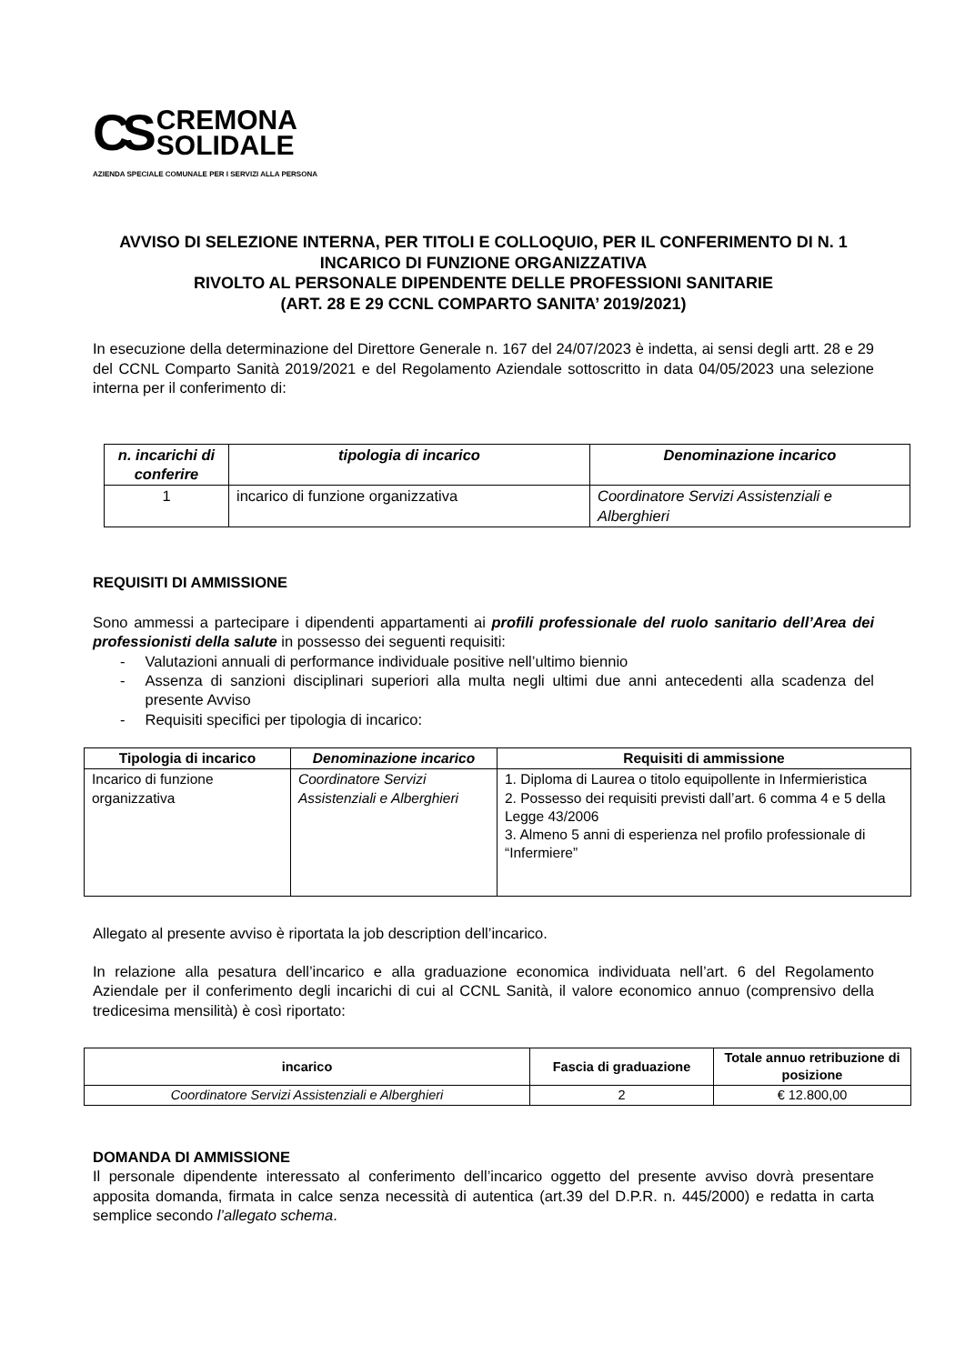CS
CREMONA
SOLIDALE
AZIENDA SPECIALE COMUNALE PER I SERVIZI ALLA PERSONA
AVVISO DI SELEZIONE INTERNA, PER TITOLI E COLLOQUIO, PER IL CONFERIMENTO DI N. 1 INCARICO DI FUNZIONE ORGANIZZATIVA
RIVOLTO AL PERSONALE DIPENDENTE DELLE PROFESSIONI SANITARIE
(ART. 28 E 29 CCNL COMPARTO SANITA’ 2019/2021)
In esecuzione della determinazione del Direttore Generale n. 167 del 24/07/2023 è indetta, ai sensi degli artt. 28 e 29 del CCNL Comparto Sanità 2019/2021 e del Regolamento Aziendale sottoscritto in data 04/05/2023 una selezione interna per il conferimento di:
| n. incarichi di conferire | tipologia di incarico | Denominazione incarico |
| --- | --- | --- |
| 1 | incarico di funzione organizzativa | Coordinatore Servizi Assistenziali e Alberghieri |
REQUISITI DI AMMISSIONE
Sono ammessi a partecipare i dipendenti appartamenti ai profili professionale del ruolo sanitario dell’Area dei professionisti della salute in possesso dei seguenti requisiti:
- Valutazioni annuali di performance individuale positive nell’ultimo biennio
- Assenza di sanzioni disciplinari superiori alla multa negli ultimi due anni antecedenti alla scadenza del presente Avviso
- Requisiti specifici per tipologia di incarico:
| Tipologia di incarico | Denominazione incarico | Requisiti di ammissione |
| --- | --- | --- |
| Incarico di funzione organizzativa | Coordinatore Servizi Assistenziali e Alberghieri | 1. Diploma di Laurea o titolo equipollente in Infermieristica 2. Possesso dei requisiti previsti dall’art. 6 comma 4 e 5 della Legge 43/2006 3. Almeno 5 anni di esperienza nel profilo professionale di “Infermiere” |
Allegato al presente avviso è riportata la job description dell’incarico.
In relazione alla pesatura dell’incarico e alla graduazione economica individuata nell’art. 6 del Regolamento Aziendale per il conferimento degli incarichi di cui al CCNL Sanità, il valore economico annuo (comprensivo della tredicesima mensilità) è così riportato:
| incarico | Fascia di graduazione | Totale annuo retribuzione di posizione |
| --- | --- | --- |
| Coordinatore Servizi Assistenziali e Alberghieri | 2 | € 12.800,00 |
DOMANDA DI AMMISSIONE
Il personale dipendente interessato al conferimento dell’incarico oggetto del presente avviso dovrà presentare apposita domanda, firmata in calce senza necessità di autentica (art.39 del D.P.R. n. 445/2000) e redatta in carta semplice secondo l’allegato schema.